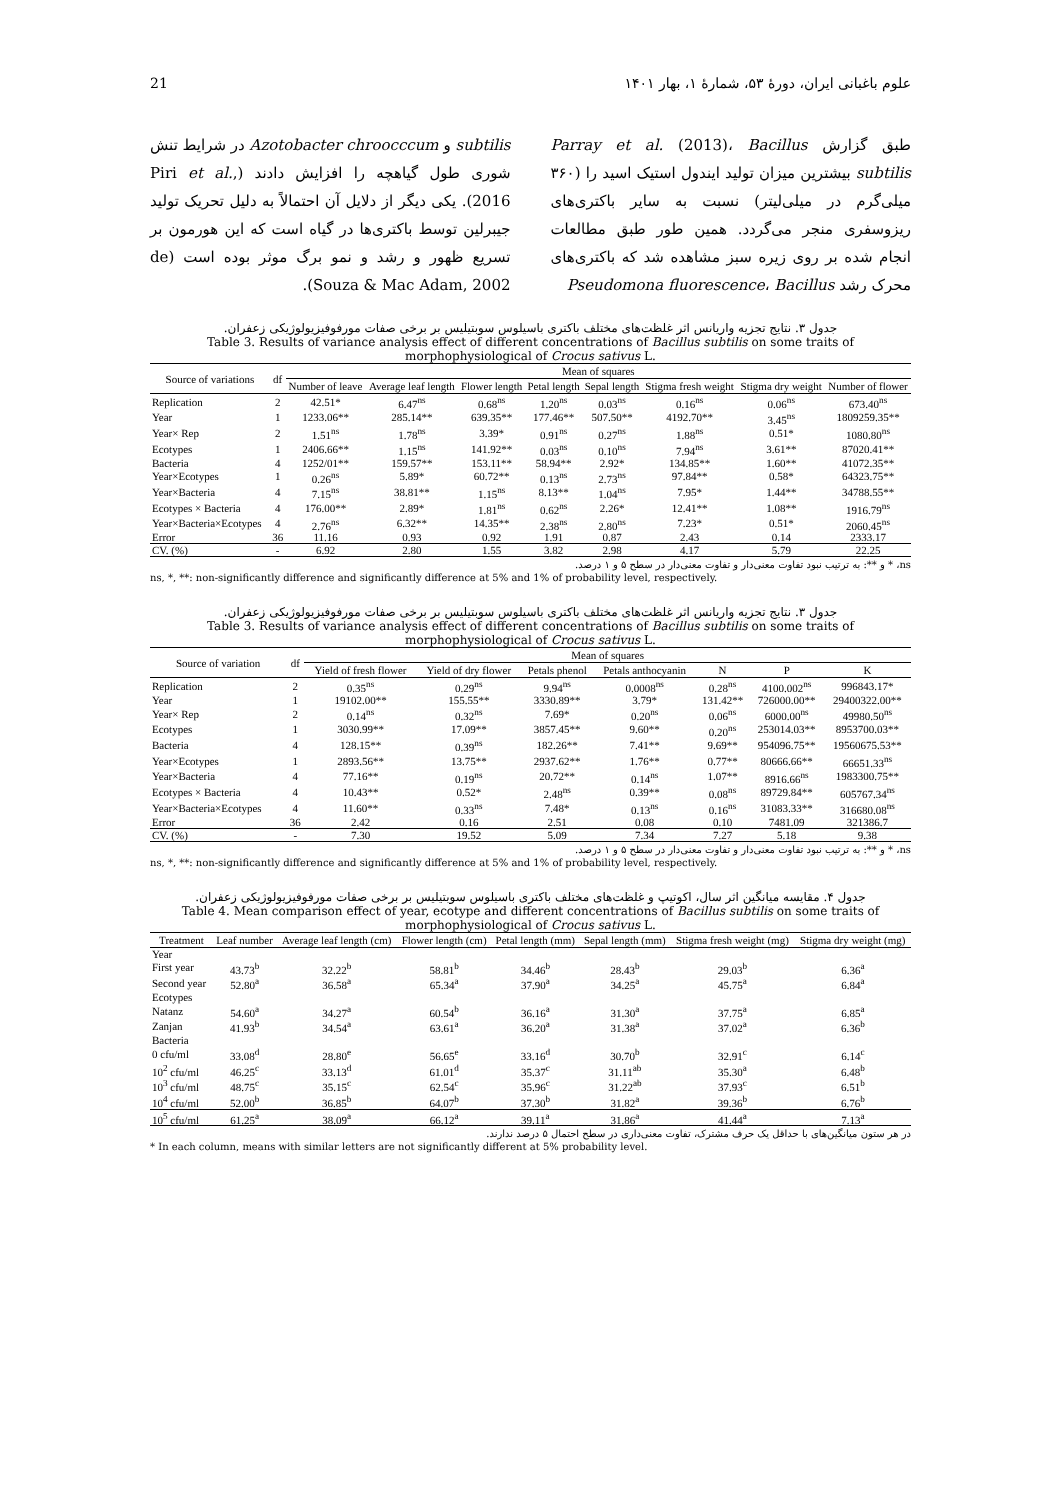21 علوم باغبانی ایران، دورهٔ ۵۳، شمارهٔ ۱، بهار ۱۴۰۱
طبق گزارش Parray et al. (2013)، Bacillus subtilis بیشترین میزان تولید ایندول استیک اسید را (۳۶۰ میلی‌گرم در میلی‌لیتر) نسبت به سایر باکتری‌های ریزوسفری منجر می‌گردد. همین طور طبق مطالعات انجام شده بر روی زیره سبز مشاهده شد که باکتری‌های محرک رشد Pseudomona fluorescence، Bacillus
subtilis و Azotobacter chroocccum در شرایط تنش شوری طول گیاهچه را افزایش دادند (Piri et al., 2016). یکی دیگر از دلایل آن احتمالاً به دلیل تحریک تولید جیبرلین توسط باکتری‌ها در گیاه است که این هورمون بر تسریع ظهور و رشد و نمو برگ موثر بوده است (de Souza & Mac Adam, 2002).
جدول ۳. نتایج تجزیه واریانس اثر غلظت‌های مختلف باکتری باسیلوس سوبتیلیس بر برخی صفات مورفوفیزیولوژیکی زعفران.
Table 3. Results of variance analysis effect of different concentrations of Bacillus subtilis on some traits of morphophysiological of Crocus sativus L.
| Source of variations | df | Mean of squares | | | | | | | |
| --- | --- | --- | --- | --- | --- | --- | --- | --- | --- |
| | | Number of leave | Average leaf length | Flower length | Petal length | Sepal length | Stigma fresh weight | Stigma dry weight | Number of flower |
| Replication | 2 | 42.51* | 6.47<sup>ns</sup> | 0.68<sup>ns</sup> | 1.20<sup>ns</sup> | 0.03<sup>ns</sup> | 0.16<sup>ns</sup> | 0.06<sup>ns</sup> | 673.40<sup>ns</sup> |
| Year | 1 | 1233.06** | 285.14** | 639.35** | 177.46** | 507.50** | 4192.70** | 3.45<sup>ns</sup> | 1809259.35** |
| Year× Rep | 2 | 1.51<sup>ns</sup> | 1.78<sup>ns</sup> | 3.39* | 0.91<sup>ns</sup> | 0.27<sup>ns</sup> | 1.88<sup>ns</sup> | 0.51* | 1080.80<sup>ns</sup> |
| Ecotypes | 1 | 2406.66** | 1.15<sup>ns</sup> | 141.92** | 0.03<sup>ns</sup> | 0.10<sup>ns</sup> | 7.94<sup>ns</sup> | 3.61** | 87020.41** |
| Bacteria | 4 | 1252/01** | 159.57** | 153.11** | 58.94** | 2.92* | 134.85** | 1.60** | 41072.35** |
| Year×Ecotypes | 1 | 0.26<sup>ns</sup> | 5.89* | 60.72** | 0.13<sup>ns</sup> | 2.73<sup>ns</sup> | 97.84** | 0.58* | 64323.75** |
| Year×Bacteria | 4 | 7.15<sup>ns</sup> | 38.81** | 1.15<sup>ns</sup> | 8.13** | 1.04<sup>ns</sup> | 7.95* | 1.44** | 34788.55** |
| Ecotypes × Bacteria | 4 | 176.00** | 2.89* | 1.81<sup>ns</sup> | 0.62<sup>ns</sup> | 2.26* | 12.41** | 1.08** | 1916.79<sup>ns</sup> |
| Year×Bacteria×Ecotypes | 4 | 2.76<sup>ns</sup> | 6.32** | 14.35** | 2.38<sup>ns</sup> | 2.80<sup>ns</sup> | 7.23* | 0.51* | 2060.45<sup>ns</sup> |
| Error | 36 | 11.16 | 0.93 | 0.92 | 1.91 | 0.87 | 2.43 | 0.14 | 2333.17 |
| CV. (%) | - | 6.92 | 2.80 | 1.55 | 3.82 | 2.98 | 4.17 | 5.79 | 22.25 |
ns، * و **: به ترتیب نبود تفاوت معنی‌دار و تفاوت معنی‌دار در سطح ۵ و ۱ درصد.
ns, *, **: non-significantly difference and significantly difference at 5% and 1% of probability level, respectively.
جدول ۳. نتایج تجزیه واریانس اثر غلظت‌های مختلف باکتری باسیلوس سوبتیلیس بر برخی صفات مورفوفیزیولوژیکی زعفران.
Table 3. Results of variance analysis effect of different concentrations of Bacillus subtilis on some traits of morphophysiological of Crocus sativus L.
| Source of variation | df | Mean of squares | | | | | | |
| --- | --- | --- | --- | --- | --- | --- | --- | --- |
| | | Yield of fresh flower | Yield of dry flower | Petals phenol | Petals anthocyanin | N | P | K |
| Replication | 2 | 0.35<sup>ns</sup> | 0.29<sup>ns</sup> | 9.94<sup>ns</sup> | 0.0008<sup>ns</sup> | 0.28<sup>ns</sup> | 4100.002<sup>ns</sup> | 996843.17* |
| Year | 1 | 19102.00** | 155.55** | 3330.89** | 3.79* | 131.42** | 726000.00** | 29400322.00** |
| Year× Rep | 2 | 0.14<sup>ns</sup> | 0.32<sup>ns</sup> | 7.69* | 0.20<sup>ns</sup> | 0.06<sup>ns</sup> | 6000.00<sup>ns</sup> | 49980.50<sup>ns</sup> |
| Ecotypes | 1 | 3030.99** | 17.09** | 3857.45** | 9.60** | 0.20<sup>ns</sup> | 253014.03** | 8953700.03** |
| Bacteria | 4 | 128.15** | 0.39<sup>ns</sup> | 182.26** | 7.41** | 9.69** | 954096.75** | 19560675.53** |
| Year×Ecotypes | 1 | 2893.56** | 13.75** | 2937.62** | 1.76** | 0.77** | 80666.66** | 66651.33<sup>ns</sup> |
| Year×Bacteria | 4 | 77.16** | 0.19<sup>ns</sup> | 20.72** | 0.14<sup>ns</sup> | 1.07** | 8916.66<sup>ns</sup> | 1983300.75** |
| Ecotypes × Bacteria | 4 | 10.43** | 0.52* | 2.48<sup>ns</sup> | 0.39** | 0.08<sup>ns</sup> | 89729.84** | 605767.34<sup>ns</sup> |
| Year×Bacteria×Ecotypes | 4 | 11.60** | 0.33<sup>ns</sup> | 7.48* | 0.13<sup>ns</sup> | 0.16<sup>ns</sup> | 31083.33** | 316680.08<sup>ns</sup> |
| Error | 36 | 2.42 | 0.16 | 2.51 | 0.08 | 0.10 | 7481.09 | 321386.7 |
| CV. (%) | - | 7.30 | 19.52 | 5.09 | 7.34 | 7.27 | 5.18 | 9.38 |
ns، * و **: به ترتیب نبود تفاوت معنی‌دار و تفاوت معنی‌دار در سطح ۵ و ۱ درصد.
ns, *, **: non-significantly difference and significantly difference at 5% and 1% of probability level, respectively.
جدول ۴. مقایسه میانگین اثر سال، اکوتیپ و غلظت‌های مختلف باکتری باسیلوس سوبتیلیس بر برخی صفات مورفوفیزیولوژیکی زعفران.
Table 4. Mean comparison effect of year, ecotype and different concentrations of Bacillus subtilis on some traits of morphophysiological of Crocus sativus L.
| Treatment | Leaf number | Average leaf length (cm) | Flower length (cm) | Petal length (mm) | Sepal length (mm) | Stigma fresh weight (mg) | Stigma dry weight (mg) |
| --- | --- | --- | --- | --- | --- | --- | --- |
| Year | | | | | | | |
| First year | 43.73<sup>b</sup> | 32.22<sup>b</sup> | 58.81<sup>b</sup> | 34.46<sup>b</sup> | 28.43<sup>b</sup> | 29.03<sup>b</sup> | 6.36<sup>a</sup> |
| Second year | 52.80<sup>a</sup> | 36.58<sup>a</sup> | 65.34<sup>a</sup> | 37.90<sup>a</sup> | 34.25<sup>a</sup> | 45.75<sup>a</sup> | 6.84<sup>a</sup> |
| Ecotypes | | | | | | | |
| Natanz | 54.60<sup>a</sup> | 34.27<sup>a</sup> | 60.54<sup>b</sup> | 36.16<sup>a</sup> | 31.30<sup>a</sup> | 37.75<sup>a</sup> | 6.85<sup>a</sup> |
| Zanjan | 41.93<sup>b</sup> | 34.54<sup>a</sup> | 63.61<sup>a</sup> | 36.20<sup>a</sup> | 31.38<sup>a</sup> | 37.02<sup>a</sup> | 6.36<sup>b</sup> |
| Bacteria | | | | | | | |
| 0 cfu/ml | 33.08<sup>d</sup> | 28.80<sup>e</sup> | 56.65<sup>e</sup> | 33.16<sup>d</sup> | 30.70<sup>b</sup> | 32.91<sup>c</sup> | 6.14<sup>c</sup> |
| 10<sup>2</sup> cfu/ml | 46.25<sup>c</sup> | 33.13<sup>d</sup> | 61.01<sup>d</sup> | 35.37<sup>c</sup> | 31.11<sup>ab</sup> | 35.30<sup>a</sup> | 6.48<sup>b</sup> |
| 10<sup>3</sup> cfu/ml | 48.75<sup>c</sup> | 35.15<sup>c</sup> | 62.54<sup>c</sup> | 35.96<sup>c</sup> | 31.22<sup>ab</sup> | 37.93<sup>c</sup> | 6.51<sup>b</sup> |
| 10<sup>4</sup> cfu/ml | 52.00<sup>b</sup> | 36.85<sup>b</sup> | 64.07<sup>b</sup> | 37.30<sup>b</sup> | 31.82<sup>a</sup> | 39.36<sup>b</sup> | 6.76<sup>b</sup> |
| 10<sup>5</sup> cfu/ml | 61.25<sup>a</sup> | 38.09<sup>a</sup> | 66.12<sup>a</sup> | 39.11<sup>a</sup> | 31.86<sup>a</sup> | 41.44<sup>a</sup> | 7.13<sup>a</sup> |
در هر ستون میانگین‌های با حداقل یک حرف مشترک، تفاوت معنی‌داری در سطح احتمال ۵ درصد ندارند.
* In each column, means with similar letters are not significantly different at 5% probability level.